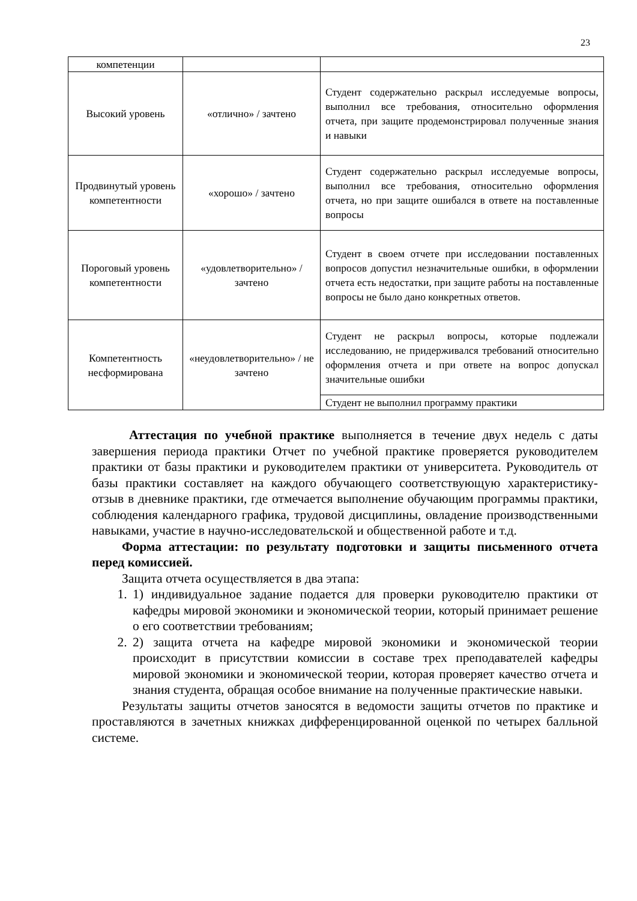23
| компетенции | | |
| Высокий уровень | «отлично» / зачтено | Студент содержательно раскрыл исследуемые вопросы, выполнил все требования, относительно оформления отчета, при защите продемонстрировал полученные знания и навыки |
| Продвинутый уровень компетентности | «хорошо» / зачтено | Студент содержательно раскрыл исследуемые вопросы, выполнил все требования, относительно оформления отчета, но при защите ошибался в ответе на поставленные вопросы |
| Пороговый уровень компетентности | «удовлетворительно» / зачтено | Студент в своем отчете при исследовании поставленных вопросов допустил незначительные ошибки, в оформлении отчета есть недостатки, при защите работы на поставленные вопросы не было дано конкретных ответов. |
| Компетентность несформирована | «неудовлетворительно» / не зачтено | Студент не раскрыл вопросы, которые подлежали исследованию, не придерживался требований относительно оформления отчета и при ответе на вопрос допускал значительные ошибки |
| | | Студент не выполнил программу практики |
Аттестация по учебной практике выполняется в течение двух недель с даты завершения периода практики Отчет по учебной практике проверяется руководителем практики от базы практики и руководителем практики от университета. Руководитель от базы практики составляет на каждого обучающего соответствующую характеристику-отзыв в дневнике практики, где отмечается выполнение обучающим программы практики, соблюдения календарного графика, трудовой дисциплины, овладение производственными навыками, участие в научно-исследовательской и общественной работе и т.д.
Форма аттестации: по результату подготовки и защиты письменного отчета перед комиссией.
Защита отчета осуществляется в два этапа:
1. 1) индивидуальное задание подается для проверки руководителю практики от кафедры мировой экономики и экономической теории, который принимает решение о его соответствии требованиям;
2. 2) защита отчета на кафедре мировой экономики и экономической теории происходит в присутствии комиссии в составе трех преподавателей кафедры мировой экономики и экономической теории, которая проверяет качество отчета и знания студента, обращая особое внимание на полученные практические навыки.
Результаты защиты отчетов заносятся в ведомости защиты отчетов по практике и проставляются в зачетных книжках дифференцированной оценкой по четырех балльной системе.